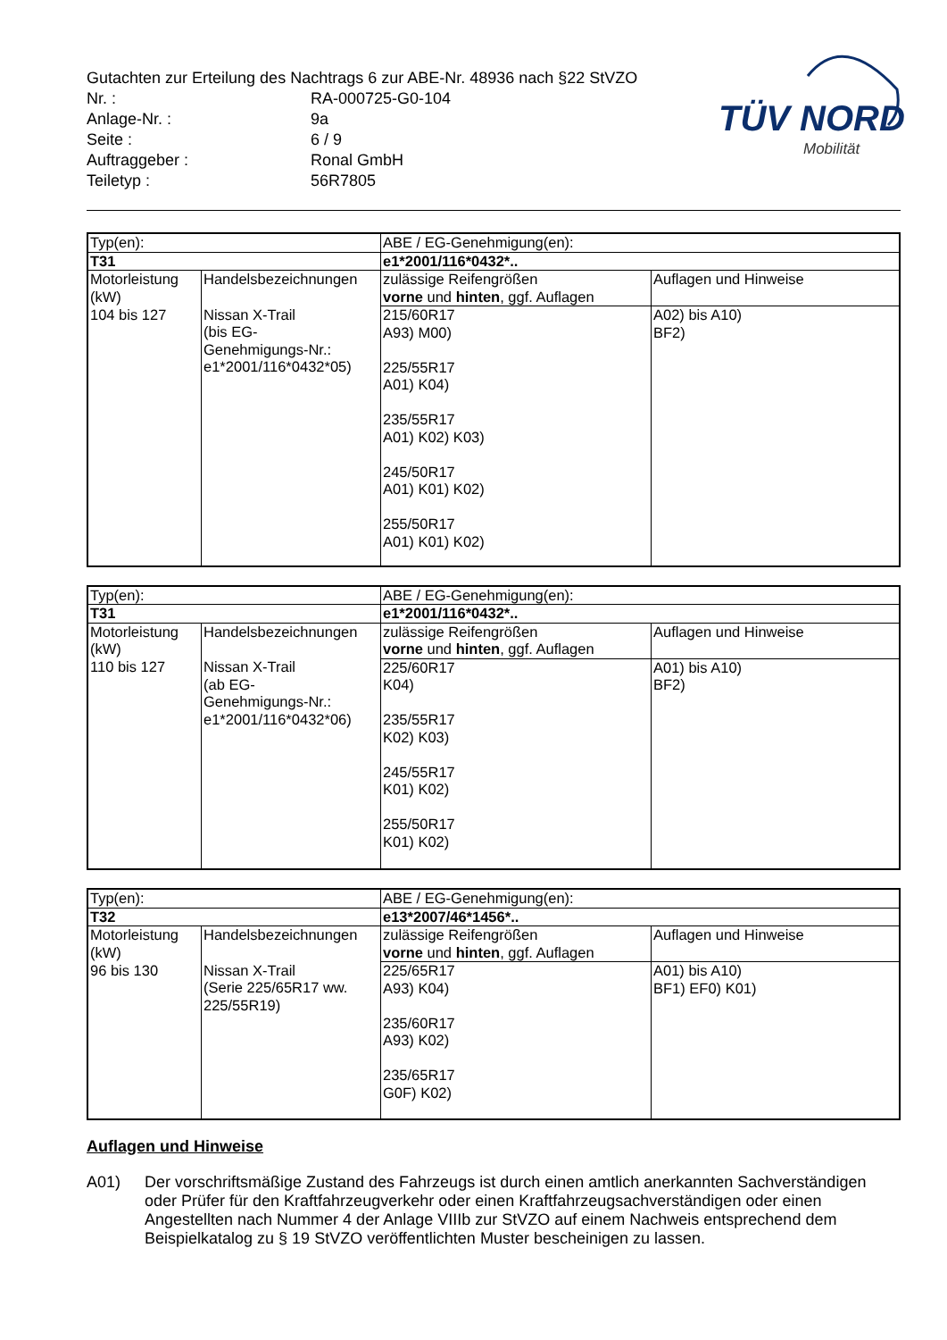Gutachten zur Erteilung des Nachtrags 6 zur ABE-Nr. 48936 nach §22 StVZO
| Nr. : | RA-000725-G0-104 |
| Anlage-Nr. : | 9a |
| Seite : | 6 / 9 |
| Auftraggeber : | Ronal GmbH |
| Teiletyp : | 56R7805 |
TÜV NORD
Mobilität
| Typ(en): | | ABE / EG-Genehmigung(en): | |
| T31 | | e1*2001/116*0432*.. | |
| Motorleistung (kW) | Handelsbezeichnungen | zulässige Reifengrößen vorne und hinten , ggf. Auflagen | Auflagen und Hinweise |
| 104 bis 127 | Nissan X-Trail (bis EG- Genehmigungs-Nr.: e1*2001/116*0432*05) | 215/60R17 A93) M00) 225/55R17 A01) K04) 235/55R17 A01) K02) K03) 245/50R17 A01) K01) K02) 255/50R17 A01) K01) K02) | A02) bis A10) BF2) |
| Typ(en): | | ABE / EG-Genehmigung(en): | |
| T31 | | e1*2001/116*0432*.. | |
| Motorleistung (kW) | Handelsbezeichnungen | zulässige Reifengrößen vorne und hinten , ggf. Auflagen | Auflagen und Hinweise |
| 110 bis 127 | Nissan X-Trail (ab EG- Genehmigungs-Nr.: e1*2001/116*0432*06) | 225/60R17 K04) 235/55R17 K02) K03) 245/55R17 K01) K02) 255/50R17 K01) K02) | A01) bis A10) BF2) |
| Typ(en): | | ABE / EG-Genehmigung(en): | |
| T32 | | e13*2007/46*1456*.. | |
| Motorleistung (kW) | Handelsbezeichnungen | zulässige Reifengrößen vorne und hinten , ggf. Auflagen | Auflagen und Hinweise |
| 96 bis 130 | Nissan X-Trail (Serie 225/65R17 ww. 225/55R19) | 225/65R17 A93) K04) 235/60R17 A93) K02) 235/65R17 G0F) K02) | A01) bis A10) BF1) EF0) K01) |
Auflagen und Hinweise
A01) Der vorschriftsmäßige Zustand des Fahrzeugs ist durch einen amtlich anerkannten Sachverständigen oder Prüfer für den Kraftfahrzeugverkehr oder einen Kraftfahrzeugsachverständigen oder einen Angestellten nach Nummer 4 der Anlage VIIIb zur StVZO auf einem Nachweis entsprechend dem Beispielkatalog zu § 19 StVZO veröffentlichten Muster bescheinigen zu lassen.